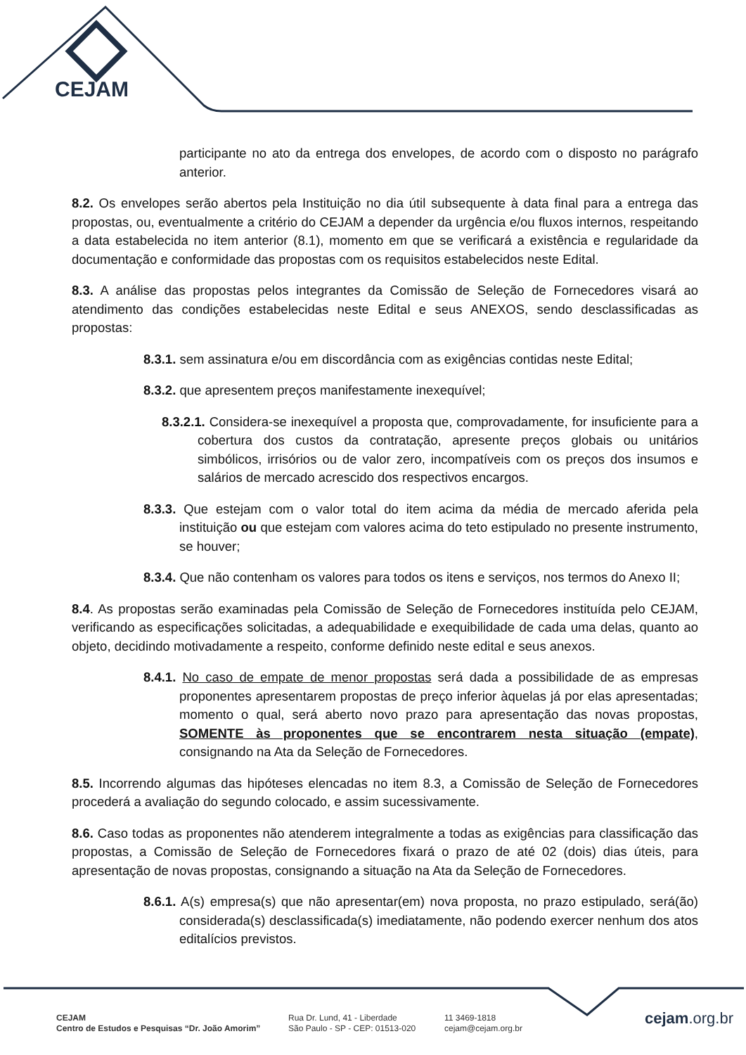CEJAM
participante no ato da entrega dos envelopes, de acordo com o disposto no parágrafo anterior.
8.2. Os envelopes serão abertos pela Instituição no dia útil subsequente à data final para a entrega das propostas, ou, eventualmente a critério do CEJAM a depender da urgência e/ou fluxos internos, respeitando a data estabelecida no item anterior (8.1), momento em que se verificará a existência e regularidade da documentação e conformidade das propostas com os requisitos estabelecidos neste Edital.
8.3. A análise das propostas pelos integrantes da Comissão de Seleção de Fornecedores visará ao atendimento das condições estabelecidas neste Edital e seus ANEXOS, sendo desclassificadas as propostas:
8.3.1. sem assinatura e/ou em discordância com as exigências contidas neste Edital;
8.3.2. que apresentem preços manifestamente inexequível;
8.3.2.1. Considera-se inexequível a proposta que, comprovadamente, for insuficiente para a cobertura dos custos da contratação, apresente preços globais ou unitários simbólicos, irrisórios ou de valor zero, incompatíveis com os preços dos insumos e salários de mercado acrescido dos respectivos encargos.
8.3.3. Que estejam com o valor total do item acima da média de mercado aferida pela instituição ou que estejam com valores acima do teto estipulado no presente instrumento, se houver;
8.3.4. Que não contenham os valores para todos os itens e serviços, nos termos do Anexo II;
8.4. As propostas serão examinadas pela Comissão de Seleção de Fornecedores instituída pelo CEJAM, verificando as especificações solicitadas, a adequabilidade e exequibilidade de cada uma delas, quanto ao objeto, decidindo motivadamente a respeito, conforme definido neste edital e seus anexos.
8.4.1. No caso de empate de menor propostas será dada a possibilidade de as empresas proponentes apresentarem propostas de preço inferior àquelas já por elas apresentadas; momento o qual, será aberto novo prazo para apresentação das novas propostas, SOMENTE às proponentes que se encontrarem nesta situação (empate), consignando na Ata da Seleção de Fornecedores.
8.5. Incorrendo algumas das hipóteses elencadas no item 8.3, a Comissão de Seleção de Fornecedores procederá a avaliação do segundo colocado, e assim sucessivamente.
8.6. Caso todas as proponentes não atenderem integralmente a todas as exigências para classificação das propostas, a Comissão de Seleção de Fornecedores fixará o prazo de até 02 (dois) dias úteis, para apresentação de novas propostas, consignando a situação na Ata da Seleção de Fornecedores.
8.6.1. A(s) empresa(s) que não apresentar(em) nova proposta, no prazo estipulado, será(ão) considerada(s) desclassificada(s) imediatamente, não podendo exercer nenhum dos atos editalícios previstos.
CEJAM
Centro de Estudos e Pesquisas “Dr. João Amorim”
Rua Dr. Lund, 41 - Liberdade
São Paulo - SP - CEP: 01513-020
11 3469-1818
cejam@cejam.org.br
cejam.org.br